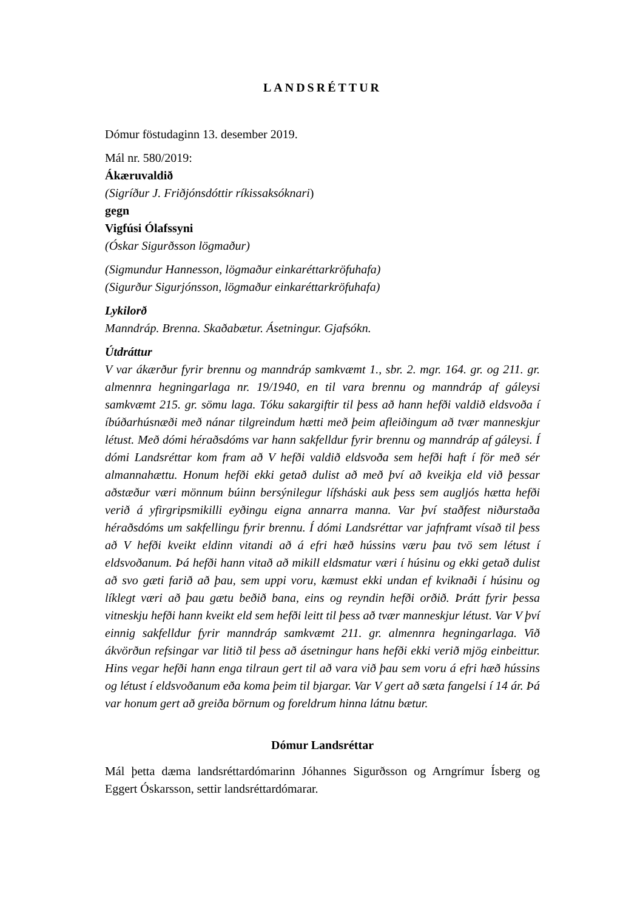LANDSRÉTTUR
Dómur föstudaginn 13. desember 2019.
Mál nr. 580/2019:
Ákæruvaldið
(Sigríður J. Friðjónsdóttir ríkissaksóknari)
gegn
Vigfúsi Ólafssyni
(Óskar Sigurðsson lögmaður)
(Sigmundur Hannesson, lögmaður einkaréttarkröfuhafa)
(Sigurður Sigurjónsson, lögmaður einkaréttarkröfuhafa)
Lykilorð
Manndráp. Brenna. Skaðabætur. Ásetningur. Gjafsókn.
Útdráttur
V var ákærður fyrir brennu og manndráp samkvæmt 1., sbr. 2. mgr. 164. gr. og 211. gr. almennra hegningarlaga nr. 19/1940, en til vara brennu og manndráp af gáleysi samkvæmt 215. gr. sömu laga. Tóku sakargiftir til þess að hann hefði valdið eldsvoða í íbúðarhúsnæði með nánar tilgreindum hætti með þeim afleiðingum að tvær manneskjur létust. Með dómi héraðsdóms var hann sakfelldur fyrir brennu og manndráp af gáleysi. Í dómi Landsréttar kom fram að V hefði valdið eldsvoða sem hefði haft í för með sér almannahættu. Honum hefði ekki getað dulist að með því að kveikja eld við þessar aðstæður væri mönnum búinn bersýnilegur lífsháski auk þess sem augljós hætta hefði verið á yfirgripsmikilli eyðingu eigna annarra manna. Var því staðfest niðurstaða héraðsdóms um sakfellingu fyrir brennu. Í dómi Landsréttar var jafnframt vísað til þess að V hefði kveikt eldinn vitandi að á efri hæð hússins væru þau tvö sem létust í eldsvoðanum. Þá hefði hann vitað að mikill eldsmatur væri í húsinu og ekki getað dulist að svo gæti farið að þau, sem uppi voru, kæmust ekki undan ef kviknaði í húsinu og líklegt væri að þau gætu beðið bana, eins og reyndin hefði orðið. Þrátt fyrir þessa vitneskju hefði hann kveikt eld sem hefði leitt til þess að tvær manneskjur létust. Var V því einnig sakfelldur fyrir manndráp samkvæmt 211. gr. almennra hegningarlaga. Við ákvörðun refsingar var litið til þess að ásetningur hans hefði ekki verið mjög einbeittur. Hins vegar hefði hann enga tilraun gert til að vara við þau sem voru á efri hæð hússins og létust í eldsvoðanum eða koma þeim til bjargar. Var V gert að sæta fangelsi í 14 ár. Þá var honum gert að greiða börnum og foreldrum hinna látnu bætur.
Dómur Landsréttar
Mál þetta dæma landsréttardómarinn Jóhannes Sigurðsson og Arngrímur Ísberg og Eggert Óskarsson, settir landsréttardómarar.